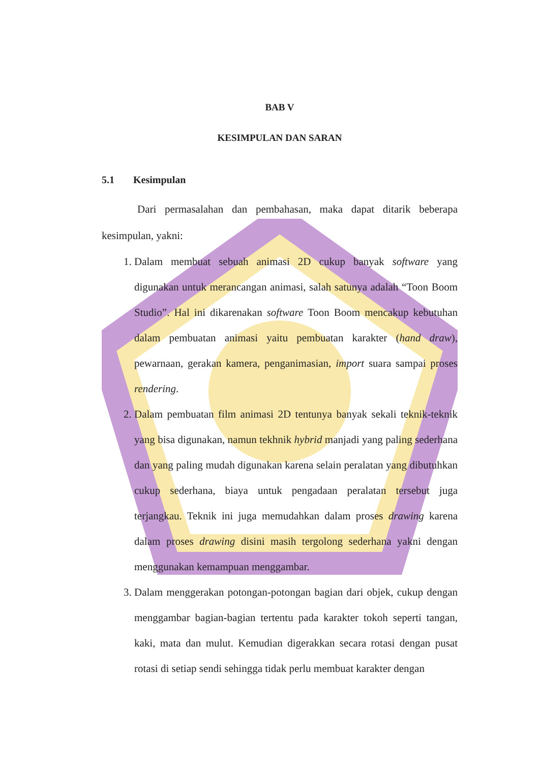BAB V
KESIMPULAN DAN SARAN
5.1 Kesimpulan
Dari permasalahan dan pembahasan, maka dapat ditarik beberapa kesimpulan, yakni:
1. Dalam membuat sebuah animasi 2D cukup banyak software yang digunakan untuk merancangan animasi, salah satunya adalah “Toon Boom Studio”. Hal ini dikarenakan software Toon Boom mencakup kebutuhan dalam pembuatan animasi yaitu pembuatan karakter (hand draw), pewarnaan, gerakan kamera, penganimasian, import suara sampai proses rendering.
2. Dalam pembuatan film animasi 2D tentunya banyak sekali teknik-teknik yang bisa digunakan, namun tekhnik hybrid manjadi yang paling sederhana dan yang paling mudah digunakan karena selain peralatan yang dibutuhkan cukup sederhana, biaya untuk pengadaan peralatan tersebut juga terjangkau. Teknik ini juga memudahkan dalam proses drawing karena dalam proses drawing disini masih tergolong sederhana yakni dengan menggunakan kemampuan menggambar.
3. Dalam menggerakan potongan-potongan bagian dari objek, cukup dengan menggambar bagian-bagian tertentu pada karakter tokoh seperti tangan, kaki, mata dan mulut. Kemudian digerakkan secara rotasi dengan pusat rotasi di setiap sendi sehingga tidak perlu membuat karakter dengan